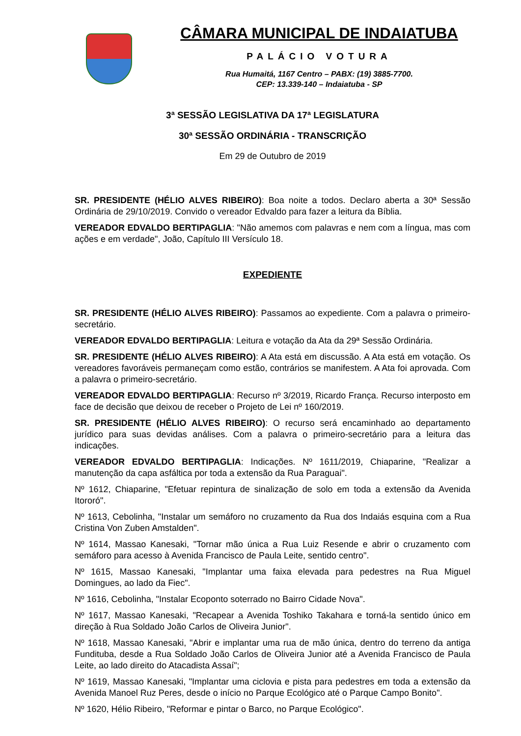CÂMARA MUNICIPAL DE INDAIATUBA
PALÁCIO VOTURA
Rua Humaitá, 1167 Centro – PABX: (19) 3885-7700.
CEP: 13.339-140 – Indaiatuba - SP
3ª SESSÃO LEGISLATIVA DA 17ª LEGISLATURA
30ª SESSÃO ORDINÁRIA - TRANSCRIÇÃO
Em 29 de Outubro de 2019
SR. PRESIDENTE (HÉLIO ALVES RIBEIRO): Boa noite a todos. Declaro aberta a 30ª Sessão Ordinária de 29/10/2019. Convido o vereador Edvaldo para fazer a leitura da Bíblia.
VEREADOR EDVALDO BERTIPAGLIA: "Não amemos com palavras e nem com a língua, mas com ações e em verdade", João, Capítulo III Versículo 18.
EXPEDIENTE
SR. PRESIDENTE (HÉLIO ALVES RIBEIRO): Passamos ao expediente. Com a palavra o primeiro-secretário.
VEREADOR EDVALDO BERTIPAGLIA: Leitura e votação da Ata da 29ª Sessão Ordinária.
SR. PRESIDENTE (HÉLIO ALVES RIBEIRO): A Ata está em discussão. A Ata está em votação. Os vereadores favoráveis permaneçam como estão, contrários se manifestem. A Ata foi aprovada. Com a palavra o primeiro-secretário.
VEREADOR EDVALDO BERTIPAGLIA: Recurso nº 3/2019, Ricardo França. Recurso interposto em face de decisão que deixou de receber o Projeto de Lei nº 160/2019.
SR. PRESIDENTE (HÉLIO ALVES RIBEIRO): O recurso será encaminhado ao departamento jurídico para suas devidas análises. Com a palavra o primeiro-secretário para a leitura das indicações.
VEREADOR EDVALDO BERTIPAGLIA: Indicações. Nº 1611/2019, Chiaparine, "Realizar a manutenção da capa asfáltica por toda a extensão da Rua Paraguai".
Nº 1612, Chiaparine, "Efetuar repintura de sinalização de solo em toda a extensão da Avenida Itororó".
Nº 1613, Cebolinha, "Instalar um semáforo no cruzamento da Rua dos Indaiás esquina com a Rua Cristina Von Zuben Amstalden".
Nº 1614, Massao Kanesaki, "Tornar mão única a Rua Luiz Resende e abrir o cruzamento com semáforo para acesso à Avenida Francisco de Paula Leite, sentido centro".
Nº 1615, Massao Kanesaki, "Implantar uma faixa elevada para pedestres na Rua Miguel Domingues, ao lado da Fiec".
Nº 1616, Cebolinha, "Instalar Ecoponto soterrado no Bairro Cidade Nova".
Nº 1617, Massao Kanesaki, "Recapear a Avenida Toshiko Takahara e torná-la sentido único em direção à Rua Soldado João Carlos de Oliveira Junior".
Nº 1618, Massao Kanesaki, "Abrir e implantar uma rua de mão única, dentro do terreno da antiga Fundituba, desde a Rua Soldado João Carlos de Oliveira Junior até a Avenida Francisco de Paula Leite, ao lado direito do Atacadista Assaí";
Nº 1619, Massao Kanesaki, "Implantar uma ciclovia e pista para pedestres em toda a extensão da Avenida Manoel Ruz Peres, desde o início no Parque Ecológico até o Parque Campo Bonito".
Nº 1620, Hélio Ribeiro, "Reformar e pintar o Barco, no Parque Ecológico".